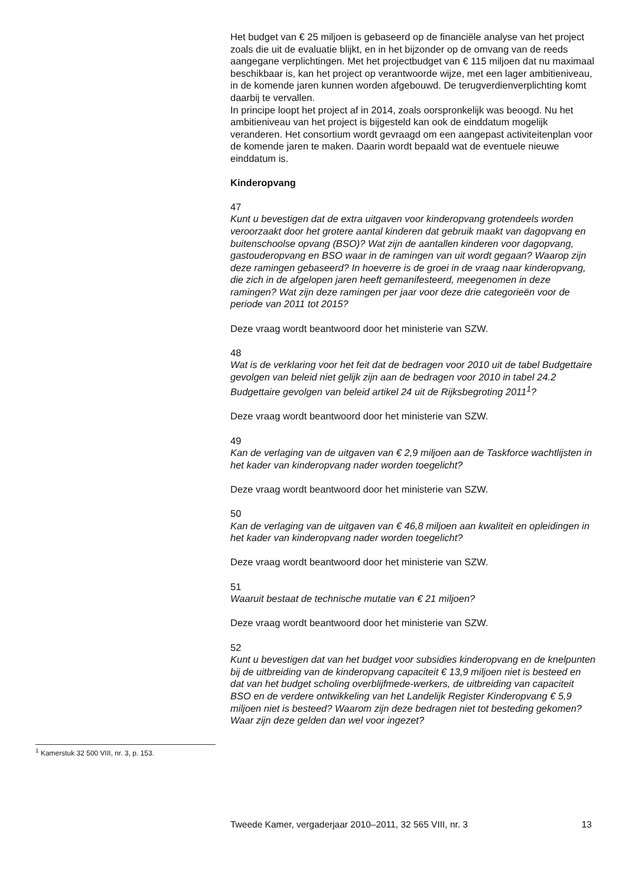Het budget van € 25 miljoen is gebaseerd op de financiële analyse van het project zoals die uit de evaluatie blijkt, en in het bijzonder op de omvang van de reeds aangegane verplichtingen. Met het projectbudget van € 115 miljoen dat nu maximaal beschikbaar is, kan het project op verantwoorde wijze, met een lager ambitieniveau, in de komende jaren kunnen worden afgebouwd. De terugverdienverplichting komt daarbij te vervallen.
In principe loopt het project af in 2014, zoals oorspronkelijk was beoogd. Nu het ambitieniveau van het project is bijgesteld kan ook de einddatum mogelijk veranderen. Het consortium wordt gevraagd om een aangepast activiteitenplan voor de komende jaren te maken. Daarin wordt bepaald wat de eventuele nieuwe einddatum is.
Kinderopvang
47
Kunt u bevestigen dat de extra uitgaven voor kinderopvang grotendeels worden veroorzaakt door het grotere aantal kinderen dat gebruik maakt van dagopvang en buitenschoolse opvang (BSO)? Wat zijn de aantallen kinderen voor dagopvang, gastouderopvang en BSO waar in de ramingen van uit wordt gegaan? Waarop zijn deze ramingen gebaseerd? In hoeverre is de groei in de vraag naar kinderopvang, die zich in de afgelopen jaren heeft gemanifesteerd, meegenomen in deze ramingen? Wat zijn deze ramingen per jaar voor deze drie categorieën voor de periode van 2011 tot 2015?
Deze vraag wordt beantwoord door het ministerie van SZW.
48
Wat is de verklaring voor het feit dat de bedragen voor 2010 uit de tabel Budgettaire gevolgen van beleid niet gelijk zijn aan de bedragen voor 2010 in tabel 24.2 Budgettaire gevolgen van beleid artikel 24 uit de Rijksbegroting 2011<sup>1</sup>?
Deze vraag wordt beantwoord door het ministerie van SZW.
49
Kan de verlaging van de uitgaven van € 2,9 miljoen aan de Taskforce wachtlijsten in het kader van kinderopvang nader worden toegelicht?
Deze vraag wordt beantwoord door het ministerie van SZW.
50
Kan de verlaging van de uitgaven van € 46,8 miljoen aan kwaliteit en opleidingen in het kader van kinderopvang nader worden toegelicht?
Deze vraag wordt beantwoord door het ministerie van SZW.
51
Waaruit bestaat de technische mutatie van € 21 miljoen?
Deze vraag wordt beantwoord door het ministerie van SZW.
52
Kunt u bevestigen dat van het budget voor subsidies kinderopvang en de knelpunten bij de uitbreiding van de kinderopvang capaciteit € 13,9 miljoen niet is besteed en dat van het budget scholing overblijfmede-werkers, de uitbreiding van capaciteit BSO en de verdere ontwikkeling van het Landelijk Register Kinderopvang € 5,9 miljoen niet is besteed? Waarom zijn deze bedragen niet tot besteding gekomen? Waar zijn deze gelden dan wel voor ingezet?
<sup>1</sup> Kamerstuk 32 500 VIII, nr. 3, p. 153.
Tweede Kamer, vergaderjaar 2010–2011, 32 565 VIII, nr. 3 13